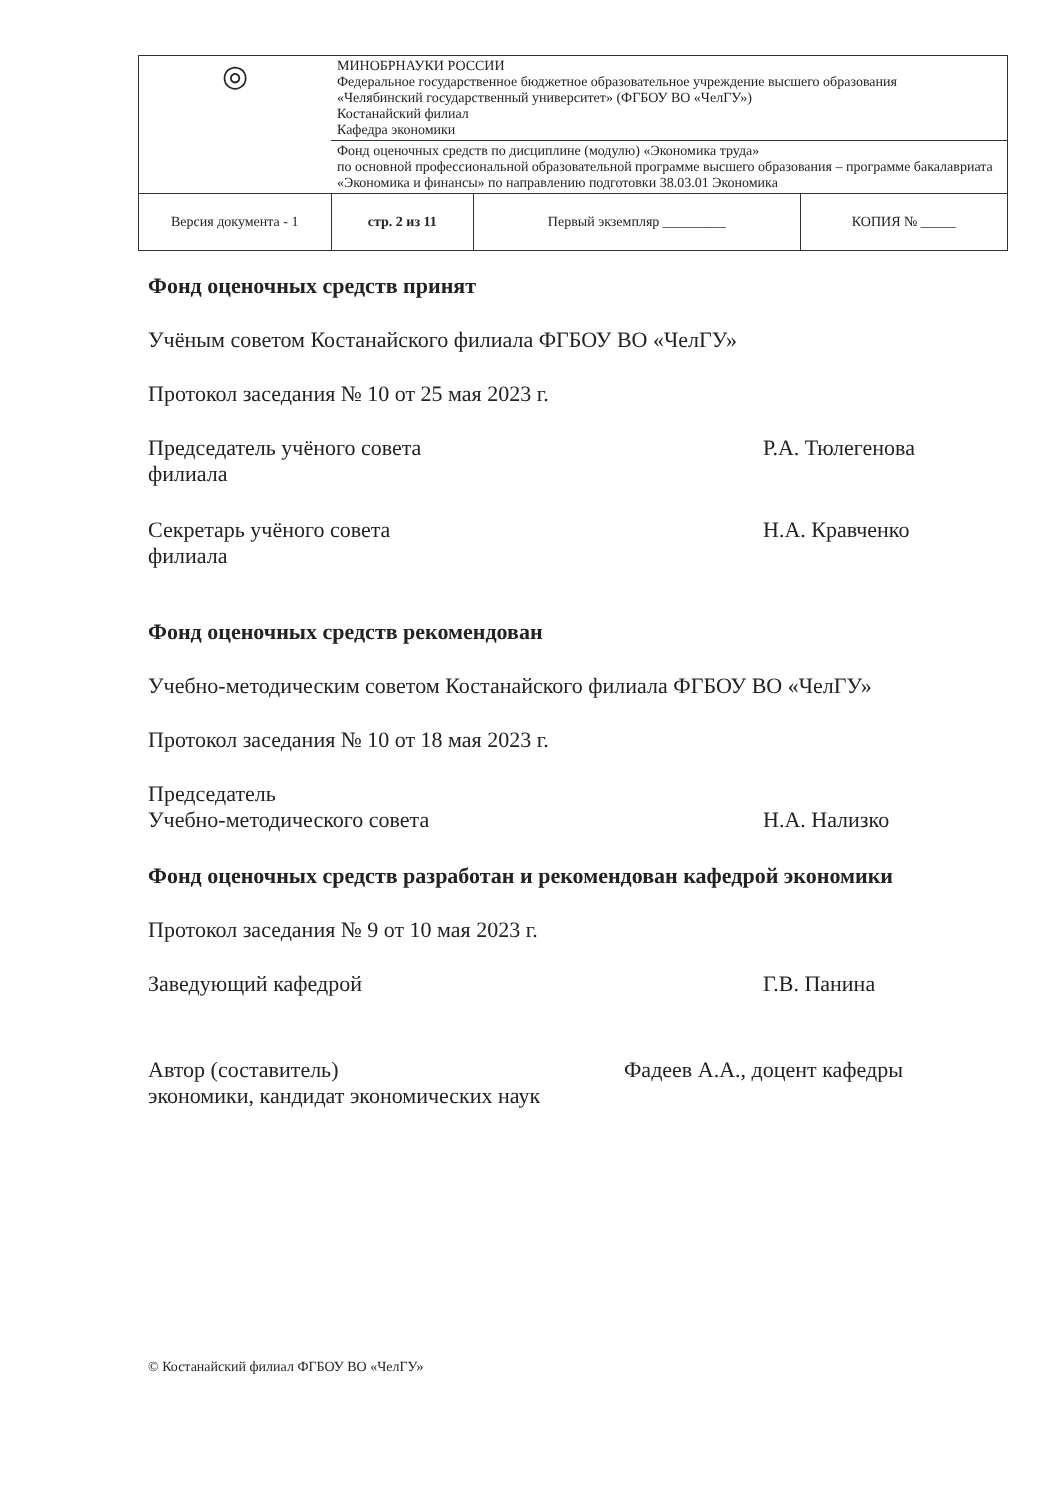| ◎ | МИНОБРНАУКИ РОССИИ Федеральное государственное бюджетное образовательное учреждение высшего образования «Челябинский государственный университет» (ФГБОУ ВО «ЧелГУ») Костанайский филиал Кафедра экономики | | |
| | Фонд оценочных средств по дисциплине (модулю) «Экономика труда» по основной профессиональной образовательной программе высшего образования – программе бакалавриата «Экономика и финансы» по направлению подготовки 38.03.01 Экономика | | |
| Версия документа - 1 | стр. 2 из 11 | Первый экземпляр _________ | КОПИЯ № _____ |
Фонд оценочных средств принят
Учёным советом Костанайского филиала ФГБОУ ВО «ЧелГУ»
Протокол заседания № 10 от 25 мая 2023 г.
Председатель учёного совета
филиала
Р.А. Тюлегенова
Секретарь учёного совета
филиала
Н.А. Кравченко
Фонд оценочных средств рекомендован
Учебно-методическим советом Костанайского филиала ФГБОУ ВО «ЧелГУ»
Протокол заседания № 10 от 18 мая 2023 г.
Председатель
Учебно-методического совета
Н.А. Нализко
Фонд оценочных средств разработан и рекомендован кафедрой экономики
Протокол заседания № 9 от 10 мая 2023 г.
Заведующий кафедрой Г.В. Панина
Автор (составитель) Фадеев А.А., доцент кафедры
экономики, кандидат экономических наук
© Костанайский филиал ФГБОУ ВО «ЧелГУ»